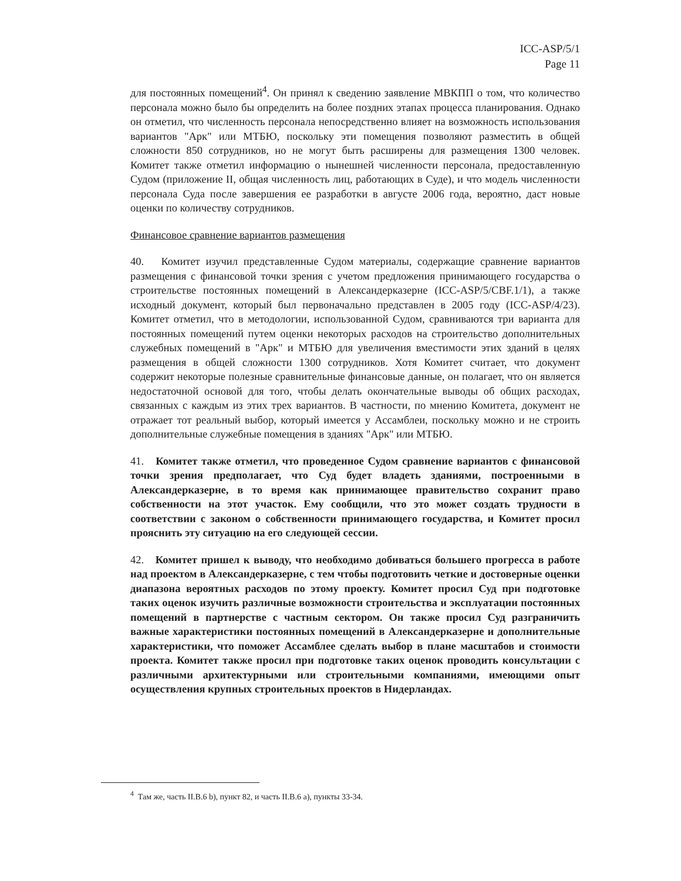ICC-ASP/5/1
Page 11
для постоянных помещений<sup>4</sup>. Он принял к сведению заявление МВКПП о том, что количество персонала можно было бы определить на более поздних этапах процесса планирования. Однако он отметил, что численность персонала непосредственно влияет на возможность использования вариантов "Арк" или МТБЮ, поскольку эти помещения позволяют разместить в общей сложности 850 сотрудников, но не могут быть расширены для размещения 1300 человек. Комитет также отметил информацию о нынешней численности персонала, предоставленную Судом (приложение II, общая численность лиц, работающих в Суде), и что модель численности персонала Суда после завершения ее разработки в августе 2006 года, вероятно, даст новые оценки по количеству сотрудников.
Финансовое сравнение вариантов размещения
40. Комитет изучил представленные Судом материалы, содержащие сравнение вариантов размещения с финансовой точки зрения с учетом предложения принимающего государства о строительстве постоянных помещений в Александерказерне (ICC-ASP/5/CBF.1/1), а также исходный документ, который был первоначально представлен в 2005 году (ICC-ASP/4/23). Комитет отметил, что в методологии, использованной Судом, сравниваются три варианта для постоянных помещений путем оценки некоторых расходов на строительство дополнительных служебных помещений в "Арк" и МТБЮ для увеличения вместимости этих зданий в целях размещения в общей сложности 1300 сотрудников. Хотя Комитет считает, что документ содержит некоторые полезные сравнительные финансовые данные, он полагает, что он является недостаточной основой для того, чтобы делать окончательные выводы об общих расходах, связанных с каждым из этих трех вариантов. В частности, по мнению Комитета, документ не отражает тот реальный выбор, который имеется у Ассамблеи, поскольку можно и не строить дополнительные служебные помещения в зданиях "Арк" или МТБЮ.
41. Комитет также отметил, что проведенное Судом сравнение вариантов с финансовой точки зрения предполагает, что Суд будет владеть зданиями, построенными в Александерказерне, в то время как принимающее правительство сохранит право собственности на этот участок. Ему сообщили, что это может создать трудности в соответствии с законом о собственности принимающего государства, и Комитет просил прояснить эту ситуацию на его следующей сессии.
42. Комитет пришел к выводу, что необходимо добиваться большего прогресса в работе над проектом в Александерказерне, с тем чтобы подготовить четкие и достоверные оценки диапазона вероятных расходов по этому проекту. Комитет просил Суд при подготовке таких оценок изучить различные возможности строительства и эксплуатации постоянных помещений в партнерстве с частным сектором. Он также просил Суд разграничить важные характеристики постоянных помещений в Александерказерне и дополнительные характеристики, что поможет Ассамблее сделать выбор в плане масштабов и стоимости проекта. Комитет также просил при подготовке таких оценок проводить консультации с различными архитектурными или строительными компаниями, имеющими опыт осуществления крупных строительных проектов в Нидерландах.
<sup>4</sup> Там же, часть II.B.6 b), пункт 82, и часть II.B.6 a), пункты 33-34.